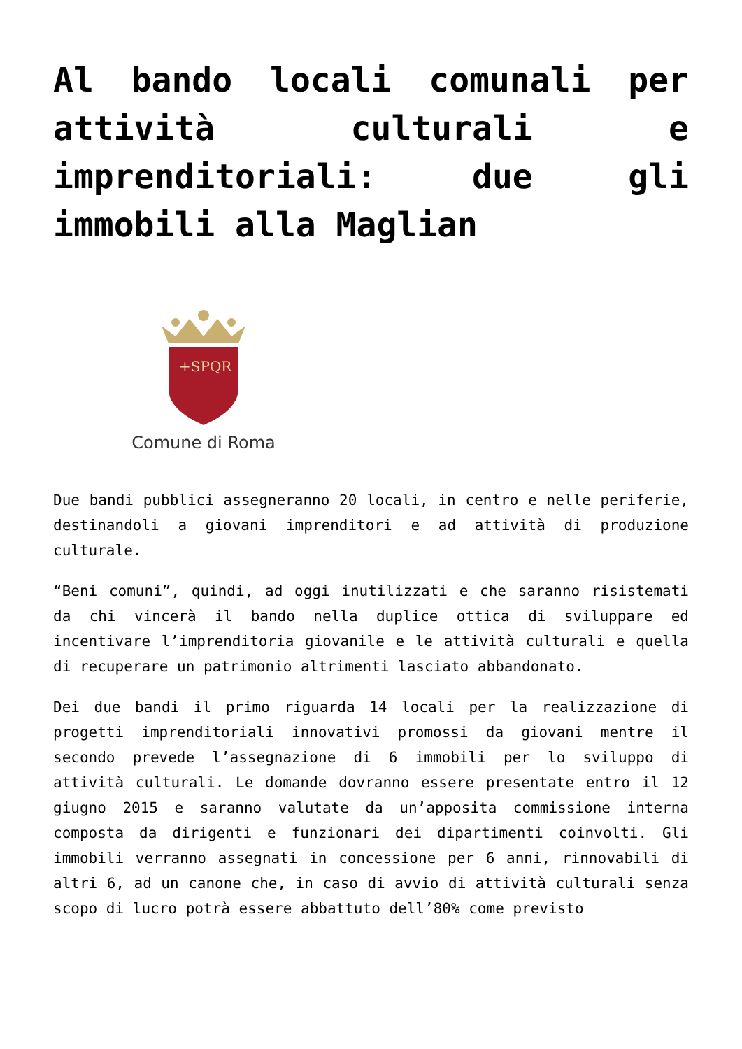Al bando locali comunali per attività culturali e imprenditoriali: due gli immobili alla Maglian
+SPQR
Comune di Roma
Due bandi pubblici assegneranno 20 locali, in centro e nelle periferie, destinandoli a giovani imprenditori e ad attività di produzione culturale.
“Beni comuni”, quindi, ad oggi inutilizzati e che saranno risistemati da chi vincerà il bando nella duplice ottica di sviluppare ed incentivare l’imprenditoria giovanile e le attività culturali e quella di recuperare un patrimonio altrimenti lasciato abbandonato.
Dei due bandi il primo riguarda 14 locali per la realizzazione di progetti imprenditoriali innovativi promossi da giovani mentre il secondo prevede l’assegnazione di 6 immobili per lo sviluppo di attività culturali. Le domande dovranno essere presentate entro il 12 giugno 2015 e saranno valutate da un’apposita commissione interna composta da dirigenti e funzionari dei dipartimenti coinvolti. Gli immobili verranno assegnati in concessione per 6 anni, rinnovabili di altri 6, ad un canone che, in caso di avvio di attività culturali senza scopo di lucro potrà essere abbattuto dell’80% come previsto